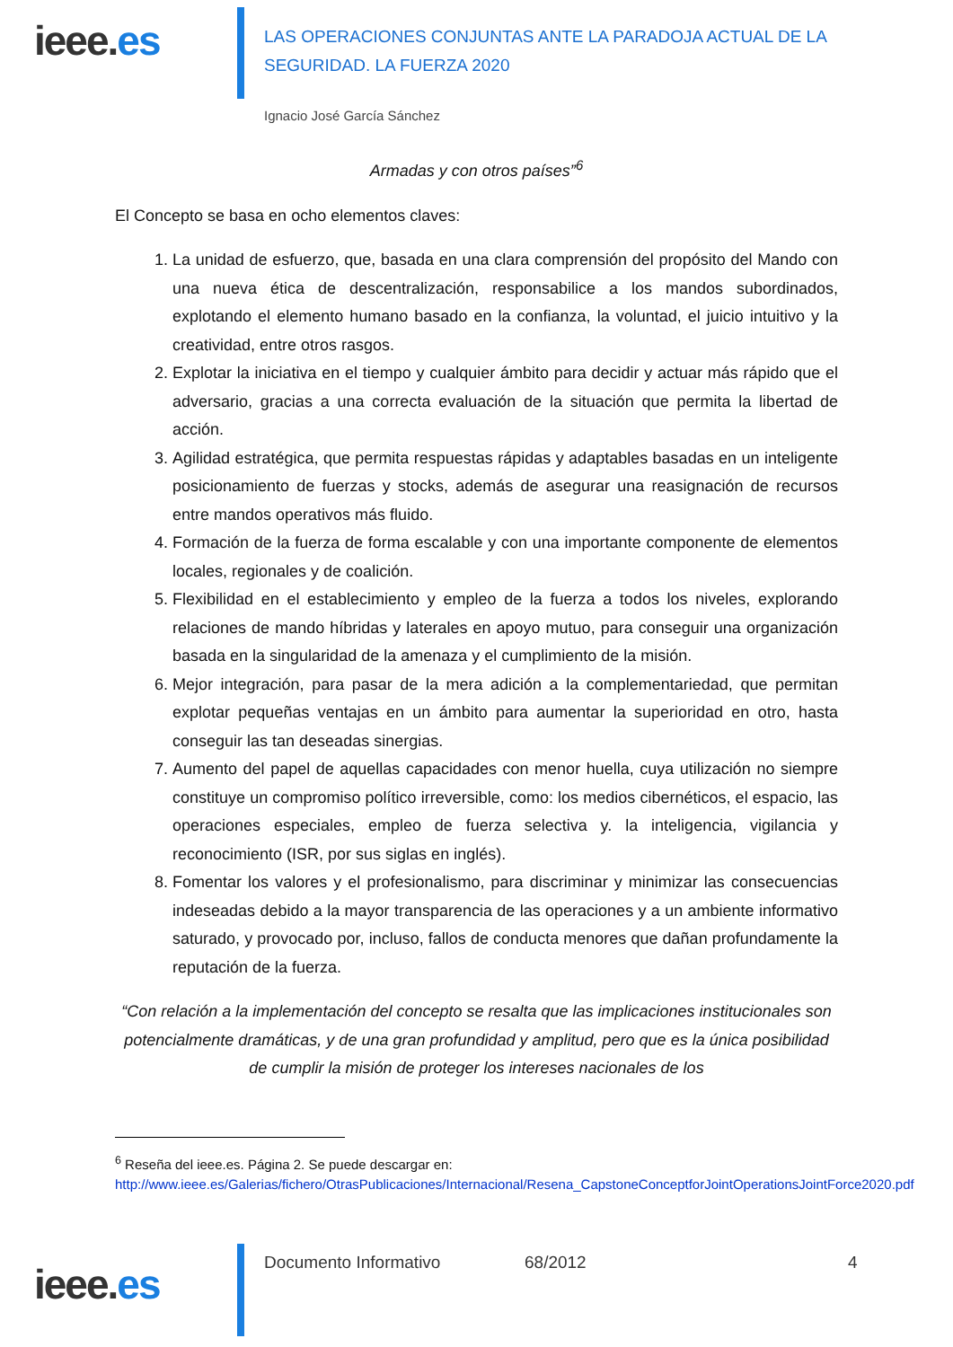ieee.es
LAS OPERACIONES CONJUNTAS ANTE LA PARADOJA ACTUAL DE LA
SEGURIDAD. LA FUERZA 2020
Ignacio José García Sánchez
Armadas y con otros países”<sup>6</sup>
El Concepto se basa en ocho elementos claves:
1. La unidad de esfuerzo, que, basada en una clara comprensión del propósito del Mando con una nueva ética de descentralización, responsabilice a los mandos subordinados, explotando el elemento humano basado en la confianza, la voluntad, el juicio intuitivo y la creatividad, entre otros rasgos.
2. Explotar la iniciativa en el tiempo y cualquier ámbito para decidir y actuar más rápido que el adversario, gracias a una correcta evaluación de la situación que permita la libertad de acción.
3. Agilidad estratégica, que permita respuestas rápidas y adaptables basadas en un inteligente posicionamiento de fuerzas y stocks, además de asegurar una reasignación de recursos entre mandos operativos más fluido.
4. Formación de la fuerza de forma escalable y con una importante componente de elementos locales, regionales y de coalición.
5. Flexibilidad en el establecimiento y empleo de la fuerza a todos los niveles, explorando relaciones de mando híbridas y laterales en apoyo mutuo, para conseguir una organización basada en la singularidad de la amenaza y el cumplimiento de la misión.
6. Mejor integración, para pasar de la mera adición a la complementariedad, que permitan explotar pequeñas ventajas en un ámbito para aumentar la superioridad en otro, hasta conseguir las tan deseadas sinergias.
7. Aumento del papel de aquellas capacidades con menor huella, cuya utilización no siempre constituye un compromiso político irreversible, como: los medios cibernéticos, el espacio, las operaciones especiales, empleo de fuerza selectiva y. la inteligencia, vigilancia y reconocimiento (ISR, por sus siglas en inglés).
8. Fomentar los valores y el profesionalismo, para discriminar y minimizar las consecuencias indeseadas debido a la mayor transparencia de las operaciones y a un ambiente informativo saturado, y provocado por, incluso, fallos de conducta menores que dañan profundamente la reputación de la fuerza.
“Con relación a la implementación del concepto se resalta que las implicaciones institucionales son potencialmente dramáticas, y de una gran profundidad y amplitud, pero que es la única posibilidad de cumplir la misión de proteger los intereses nacionales de los
<sup>6</sup> Reseña del ieee.es. Página 2. Se puede descargar en:
http://www.ieee.es/Galerias/fichero/OtrasPublicaciones/Internacional/Resena_CapstoneConceptforJointOperationsJointForce2020.pdf
ieee.es
Documento Informativo 68/2012 4